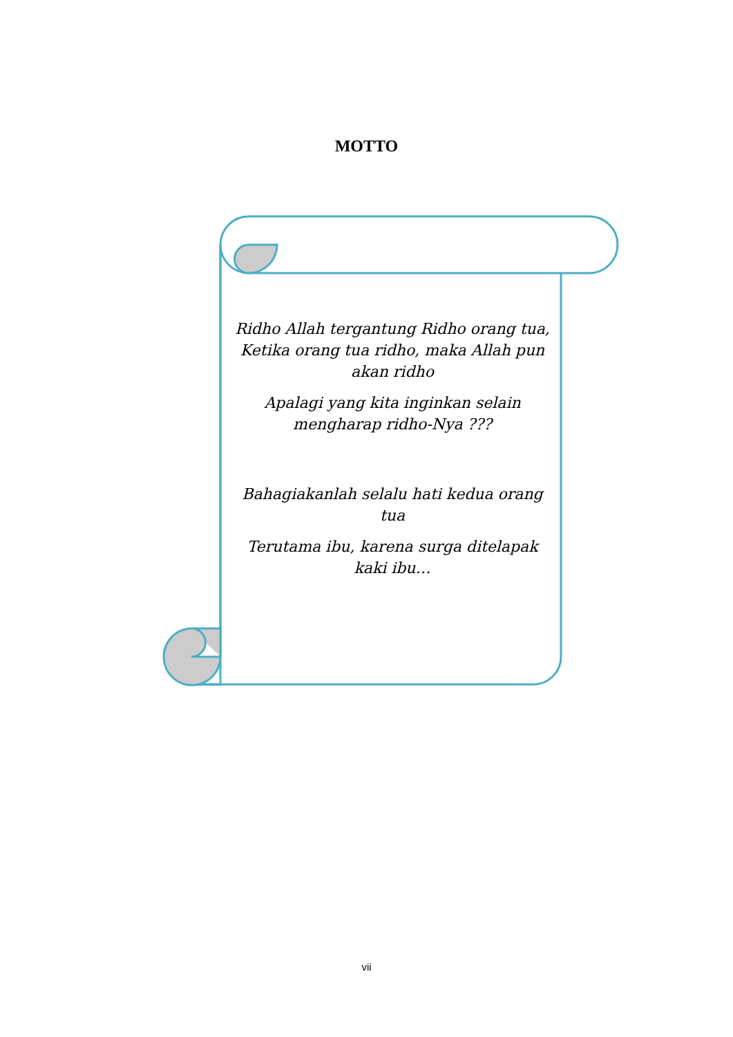MOTTO
Ridho Allah tergantung Ridho orang tua, Ketika orang tua ridho, maka Allah pun akan ridho
Apalagi yang kita inginkan selain mengharap ridho-Nya ???
Bahagiakanlah selalu hati kedua orang tua
Terutama ibu, karena surga ditelapak kaki ibu…
vii